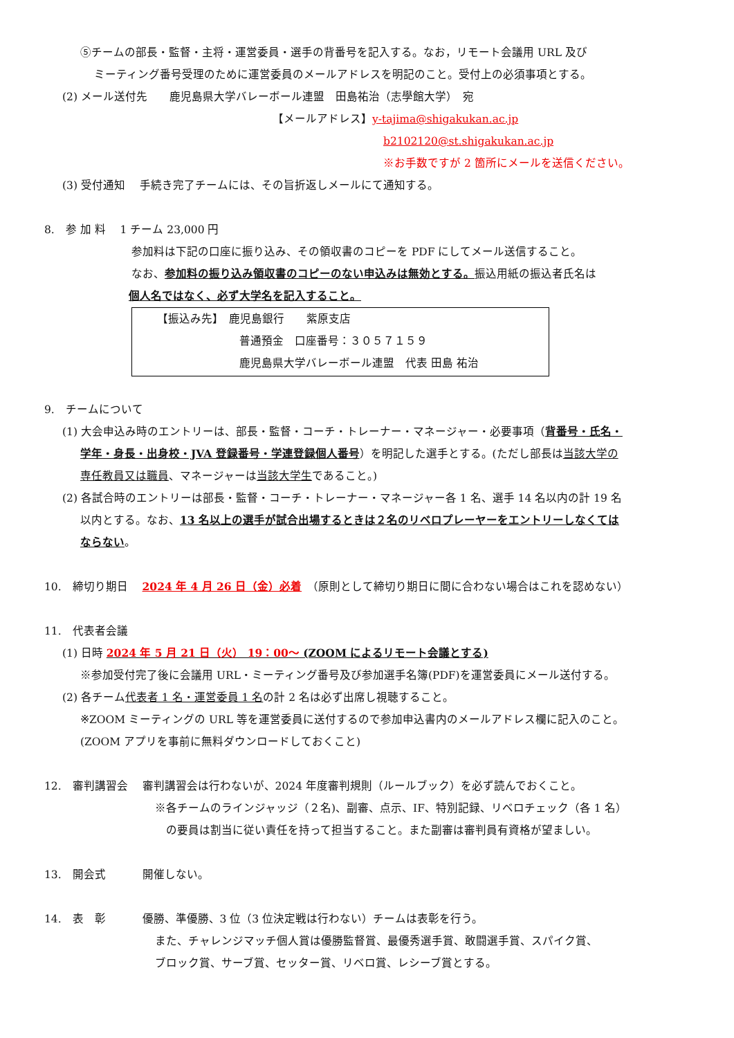⑤チームの部長・監督・主将・運営委員・選手の背番号を記入する。なお，リモート会議用 URL 及び
ミーティング番号受理のために運営委員のメールアドレスを明記のこと。受付上の必須事項とする。
(2) メール送付先　　鹿児島県大学バレーボール連盟　田島祐治（志學館大学）　宛
【メールアドレス】y-tajima@shigakukan.ac.jp
b2102120@st.shigakukan.ac.jp
※お手数ですが 2 箇所にメールを送信ください。
(3) 受付通知　 手続き完了チームには、その旨折返しメールにて通知する。
8.　参 加 料　 1 チーム 23,000 円
参加料は下記の口座に振り込み、その領収書のコピーを PDF にしてメール送信すること。
なお、参加料の振り込み領収書のコピーのない申込みは無効とする。振込用紙の振込者氏名は
個人名ではなく、必ず大学名を記入すること。
【振込み先】　鹿児島銀行　　紫原支店
普通預金　口座番号：３０５７１５９
鹿児島県大学バレーボール連盟　代表 田島 祐治
9.　チームについて
(1) 大会申込み時のエントリーは、部長・監督・コーチ・トレーナー・マネージャー・必要事項（背番号・氏名・
学年・身長・出身校・JVA 登録番号・学連登録個人番号）を明記した選手とする。(ただし部長は当該大学の
専任教員又は職員、マネージャーは当該大学生であること。)
(2) 各試合時のエントリーは部長・監督・コーチ・トレーナー・マネージャー各 1 名、選手 14 名以内の計 19 名
以内とする。なお、13 名以上の選手が試合出場するときは２名のリベロプレーヤーをエントリーしなくては
ならない。
10.　締切り期日　 2024 年 4 月 26 日（金）必着　（原則として締切り期日に間に合わない場合はこれを認めない）
11.　代表者会議
(1) 日時 2024 年 5 月 21 日（火） 19：00～ (ZOOM によるリモート会議とする)
※参加受付完了後に会議用 URL・ミーティング番号及び参加選手名簿(PDF)を運営委員にメール送付する。
(2) 各チーム代表者 1 名・運営委員 1 名の計 2 名は必ず出席し視聴すること。
※ZOOM ミーティングの URL 等を運営委員に送付するので参加申込書内のメールアドレス欄に記入のこと。
(ZOOM アプリを事前に無料ダウンロードしておくこと)
12.　審判講習会　 審判講習会は行わないが、2024 年度審判規則（ルールブック）を必ず読んでおくこと。
※各チームのラインジャッジ（２名)、副審、点示、IF、特別記録、リベロチェック（各 1 名）
の要員は割当に従い責任を持って担当すること。また副審は審判員有資格が望ましい。
13.　開会式　　　 開催しない。
14.　表　彰　　　 優勝、準優勝、3 位（3 位決定戦は行わない）チームは表彰を行う。
また、チャレンジマッチ個人賞は優勝監督賞、最優秀選手賞、敢闘選手賞、スパイク賞、
ブロック賞、サーブ賞、セッター賞、リベロ賞、レシーブ賞とする。